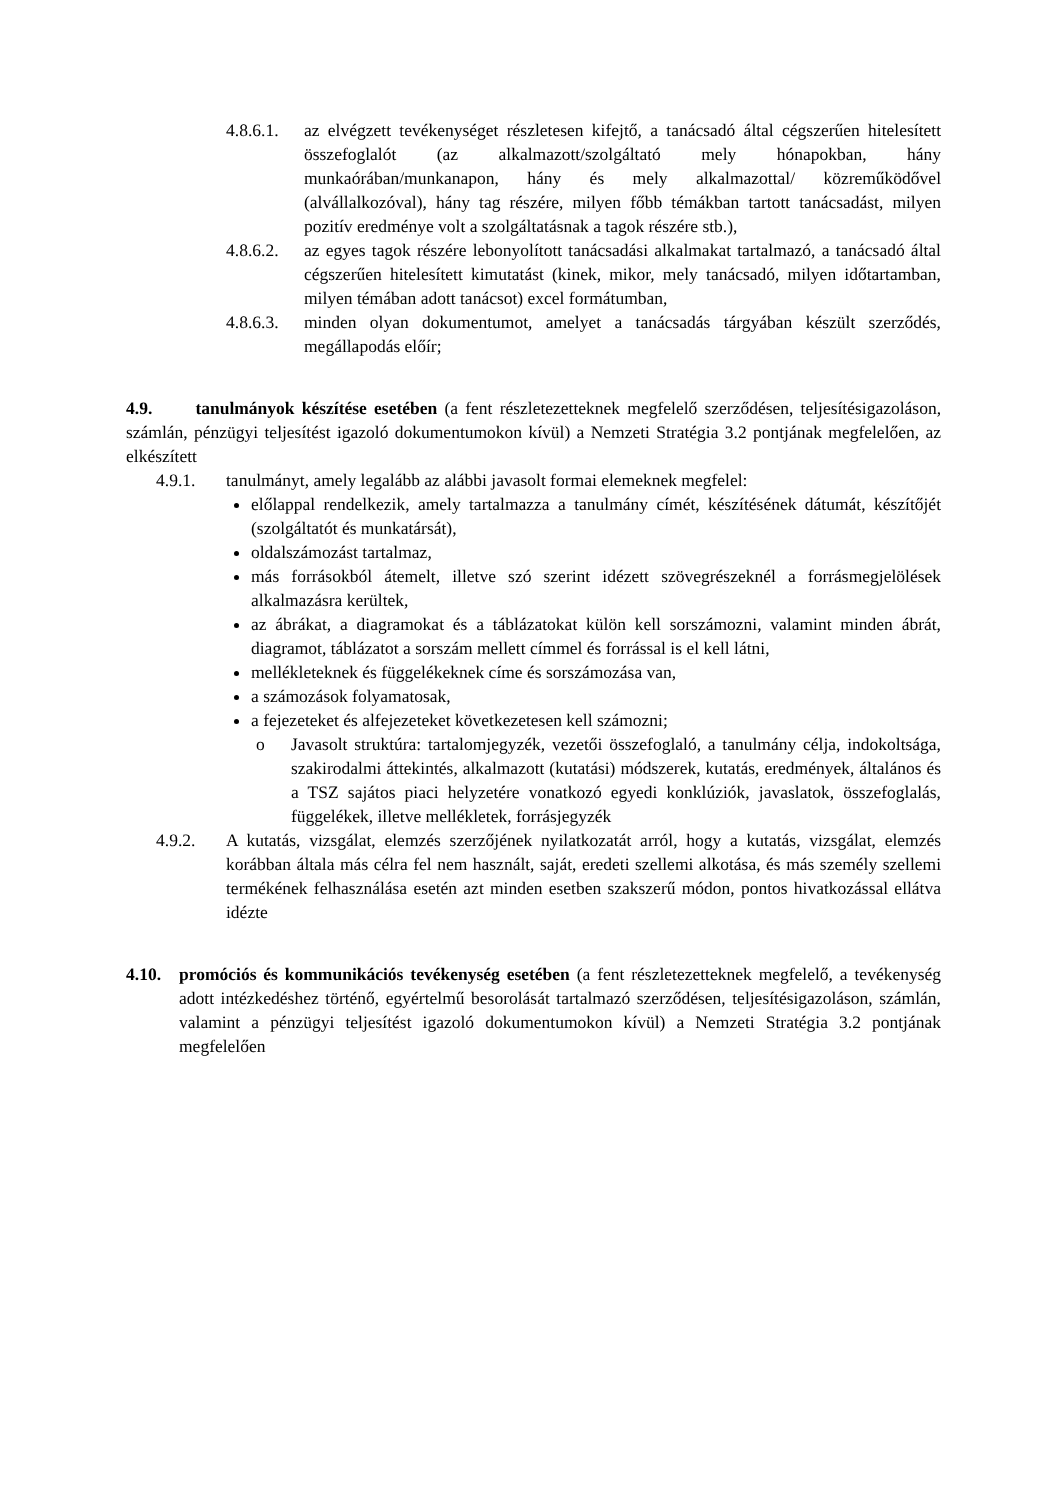4.8.6.1. az elvégzett tevékenységet részletesen kifejtő, a tanácsadó által cégszerűen hitelesített összefoglalót (az alkalmazott/szolgáltató mely hónapokban, hány munkaórában/munkanapon, hány és mely alkalmazottal/ közreműködővel (alvállalkozóval), hány tag részére, milyen főbb témákban tartott tanácsadást, milyen pozitív eredménye volt a szolgáltatásnak a tagok részére stb.),
4.8.6.2. az egyes tagok részére lebonyolított tanácsadási alkalmakat tartalmazó, a tanácsadó által cégszerűen hitelesített kimutatást (kinek, mikor, mely tanácsadó, milyen időtartamban, milyen témában adott tanácsot) excel formátumban,
4.8.6.3. minden olyan dokumentumot, amelyet a tanácsadás tárgyában készült szerződés, megállapodás előír;
4.9. tanulmányok készítése esetében (a fent részletezetteknek megfelelő szerződésen, teljesítésigazoláson, számlán, pénzügyi teljesítést igazoló dokumentumokon kívül) a Nemzeti Stratégia 3.2 pontjának megfelelően, az elkészített
4.9.1. tanulmányt, amely legalább az alábbi javasolt formai elemeknek megfelel:
előlappal rendelkezik, amely tartalmazza a tanulmány címét, készítésének dátumát, készítőjét (szolgáltatót és munkatársát),
oldalszámozást tartalmaz,
más forrásokból átemelt, illetve szó szerint idézett szövegrészeknél a forrásmegjelölések alkalmazásra kerültek,
az ábrákat, a diagramokat és a táblázatokat külön kell sorszámozni, valamint minden ábrát, diagramot, táblázatot a sorszám mellett címmel és forrással is el kell látni,
mellékleteknek és függelékeknek címe és sorszámozása van,
a számozások folyamatosak,
a fejezeteket és alfejezeteket következetesen kell számozni;
o Javasolt struktúra: tartalomjegyzék, vezetői összefoglaló, a tanulmány célja, indokoltsága, szakirodalmi áttekintés, alkalmazott (kutatási) módszerek, kutatás, eredmények, általános és a TSZ sajátos piaci helyzetére vonatkozó egyedi konklúziók, javaslatok, összefoglalás, függelékek, illetve mellékletek, forrásjegyzék
4.9.2. A kutatás, vizsgálat, elemzés szerzőjének nyilatkozatát arról, hogy a kutatás, vizsgálat, elemzés korábban általa más célra fel nem használt, saját, eredeti szellemi alkotása, és más személy szellemi termékének felhasználása esetén azt minden esetben szakszerű módon, pontos hivatkozással ellátva idézte
4.10. promóciós és kommunikációs tevékenység esetében (a fent részletezetteknek megfelelő, a tevékenység adott intézkedéshez történő, egyértelmű besorolását tartalmazó szerződésen, teljesítésigazoláson, számlán, valamint a pénzügyi teljesítést igazoló dokumentumokon kívül) a Nemzeti Stratégia 3.2 pontjának megfelelően